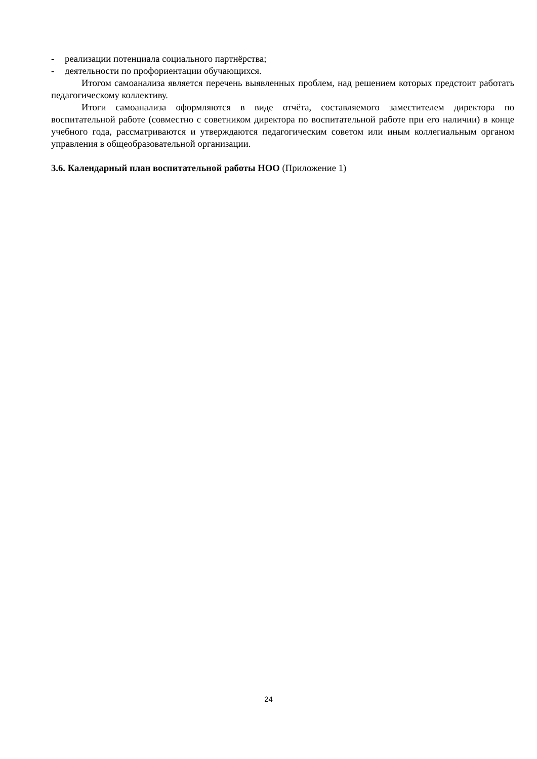- реализации потенциала социального партнёрства;
- деятельности по профориентации обучающихся.
Итогом самоанализа является перечень выявленных проблем, над решением которых предстоит работать педагогическому коллективу.
Итоги самоанализа оформляются в виде отчёта, составляемого заместителем директора по воспитательной работе (совместно с советником директора по воспитательной работе при его наличии) в конце учебного года, рассматриваются и утверждаются педагогическим советом или иным коллегиальным органом управления в общеобразовательной организации.
3.6. Календарный план воспитательной работы НОО (Приложение 1)
24